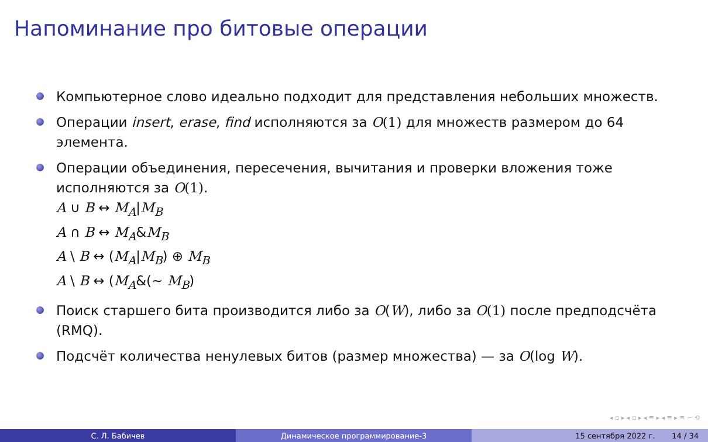Напоминание про битовые операции
Компьютерное слово идеально подходит для представления небольших множеств.
Операции insert, erase, find исполняются за O(1) для множеств размером до 64 элемента.
Операции объединения, пересечения, вычитания и проверки вложения тоже исполняются за O(1).
A ∪ B ↔ M<sub>A</sub>|M<sub>B</sub>
A ∩ B ↔ M<sub>A</sub>&M<sub>B</sub>
A \ B ↔ (M<sub>A</sub>|M<sub>B</sub>) ⊕ M<sub>B</sub>
A \ B ↔ (M<sub>A</sub>&(∼ M<sub>B</sub>)
Поиск старшего бита производится либо за O(W), либо за O(1) после предподсчёта (RMQ).
Подсчёт количества ненулевых битов (размер множества) — за O(log W).
◂ ▫ ▸ ◂ ▫ ▸ ◂ ≡ ▸ ◂ ≡ ▸ ≡ ∽ ⟲
С. Л. Бабичев Динамическое программирование-3 15 сентября 2022 г. 14 / 34